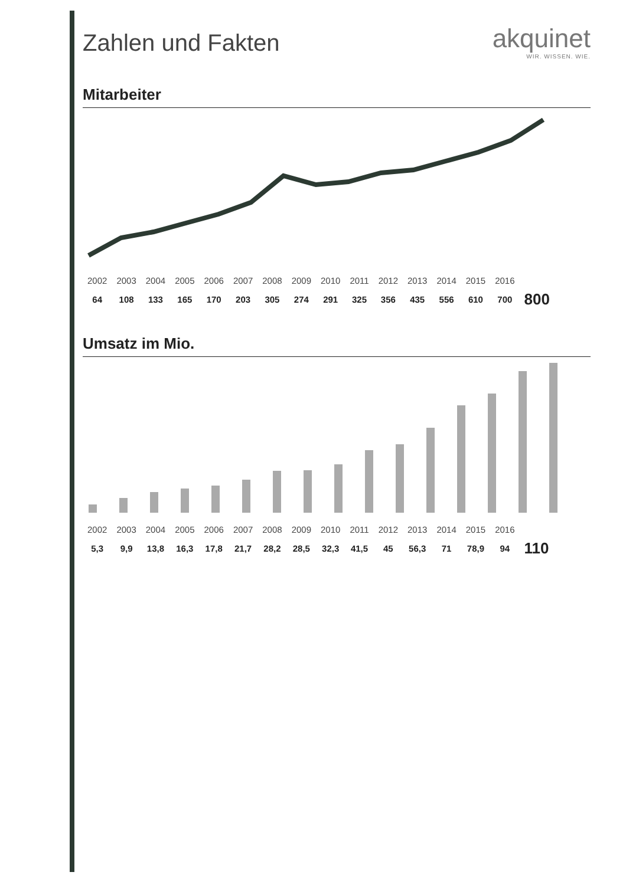Zahlen und Fakten
akquinet
WIR. WISSEN. WIE.
Mitarbeiter
| 2002 | 2003 | 2004 | 2005 | 2006 | 2007 | 2008 | 2009 | 2010 | 2011 | 2012 | 2013 | 2014 | 2015 | 2016 | |
| --- | --- | --- | --- | --- | --- | --- | --- | --- | --- | --- | --- | --- | --- | --- | --- |
| 64 | 108 | 133 | 165 | 170 | 203 | 305 | 274 | 291 | 325 | 356 | 435 | 556 | 610 | 700 | 800 |
Umsatz im Mio.
| 2002 | 2003 | 2004 | 2005 | 2006 | 2007 | 2008 | 2009 | 2010 | 2011 | 2012 | 2013 | 2014 | 2015 | 2016 | |
| --- | --- | --- | --- | --- | --- | --- | --- | --- | --- | --- | --- | --- | --- | --- | --- |
| 5,3 | 9,9 | 13,8 | 16,3 | 17,8 | 21,7 | 28,2 | 28,5 | 32,3 | 41,5 | 45 | 56,3 | 71 | 78,9 | 94 | 110 |